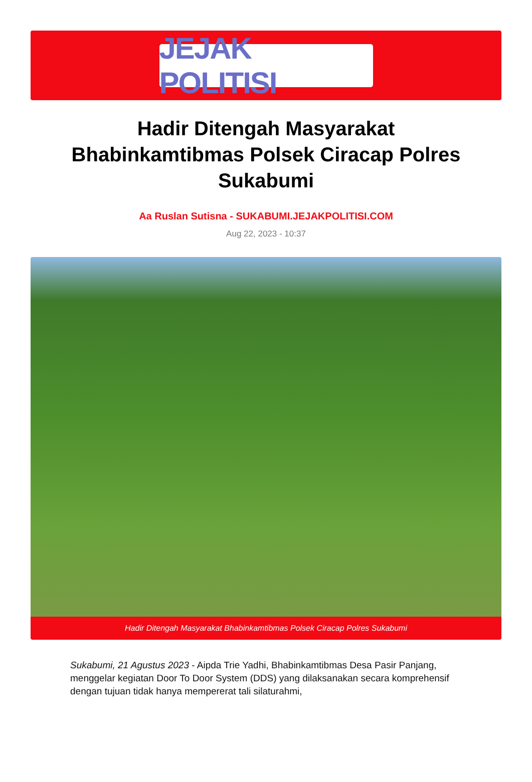JEJAK POLITISI
Hadir Ditengah Masyarakat Bhabinkamtibmas Polsek Ciracap Polres Sukabumi
Aa Ruslan Sutisna - SUKABUMI.JEJAKPOLITISI.COM
Aug 22, 2023 - 10:37
Hadir Ditengah Masyarakat Bhabinkamtibmas Polsek Ciracap Polres Sukabumi
Sukabumi, 21 Agustus 2023 - Aipda Trie Yadhi, Bhabinkamtibmas Desa Pasir Panjang, menggelar kegiatan Door To Door System (DDS) yang dilaksanakan secara komprehensif dengan tujuan tidak hanya mempererat tali silaturahmi,